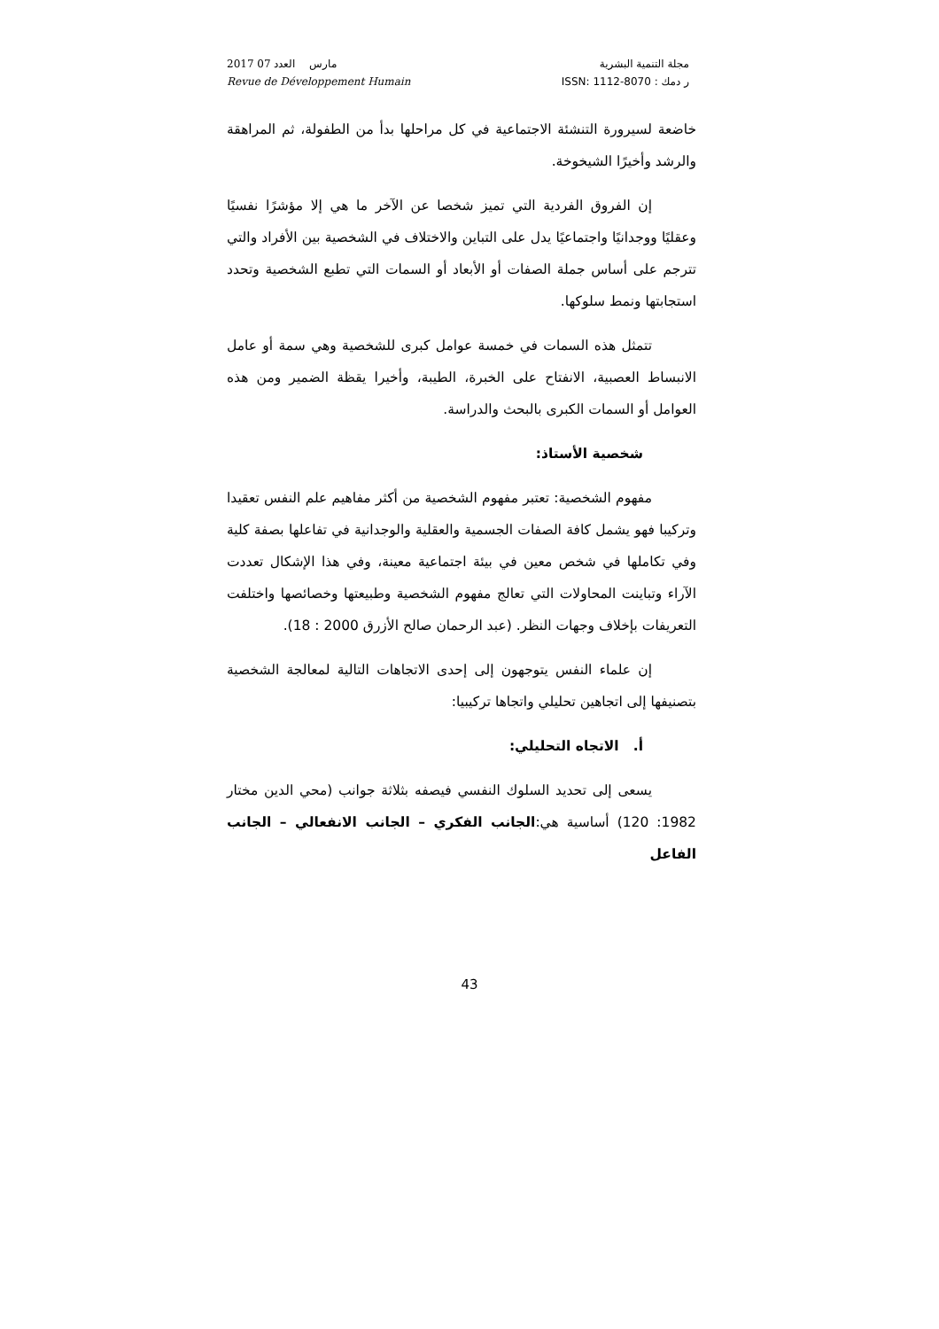2017 مارس العدد 07
Revue de Développement Humain
مجلة التنمية البشرية
ر دمك : ISSN: 1112-8070
خاضعة لسيرورة التنشئة الاجتماعية في كل مراحلها بدأ من الطفولة، ثم المراهقة والرشد وأخيرًا الشيخوخة.
إن الفروق الفردية التي تميز شخصا عن الآخر ما هي إلا مؤشرًا نفسيًا وعقليًا ووجدانيًا واجتماعيًا يدل على التباين والاختلاف في الشخصية بين الأفراد والتي تترجم على أساس جملة الصفات أو الأبعاد أو السمات التي تطبع الشخصية وتحدد استجابتها ونمط سلوكها.
تتمثل هذه السمات في خمسة عوامل كبرى للشخصية وهي سمة أو عامل الانبساط العصبية، الانفتاح على الخبرة، الطيبة، وأخيرا يقظة الضمير ومن هذه العوامل أو السمات الكبرى بالبحث والدراسة.
شخصية الأستاذ:
مفهوم الشخصية: تعتبر مفهوم الشخصية من أكثر مفاهيم علم النفس تعقيدا وتركيبا فهو يشمل كافة الصفات الجسمية والعقلية والوجدانية في تفاعلها بصفة كلية وفي تكاملها في شخص معين في بيئة اجتماعية معينة، وفي هذا الإشكال تعددت الآراء وتباينت المحاولات التي تعالج مفهوم الشخصية وطبيعتها وخصائصها واختلفت التعريفات بإخلاف وجهات النظر. (عبد الرحمان صالح الأزرق 2000 : 18).
إن علماء النفس يتوجهون إلى إحدى الاتجاهات التالية لمعالجة الشخصية بتصنيفها إلى اتجاهين تحليلي واتجاها تركيبيا:
أ. الاتجاه التحليلي:
يسعى إلى تحديد السلوك النفسي فيصفه بثلاثة جوانب (محي الدين مختار 1982: 120) أساسية هي:الجانب الفكري – الجانب الانفعالي – الجانب الفاعل
43